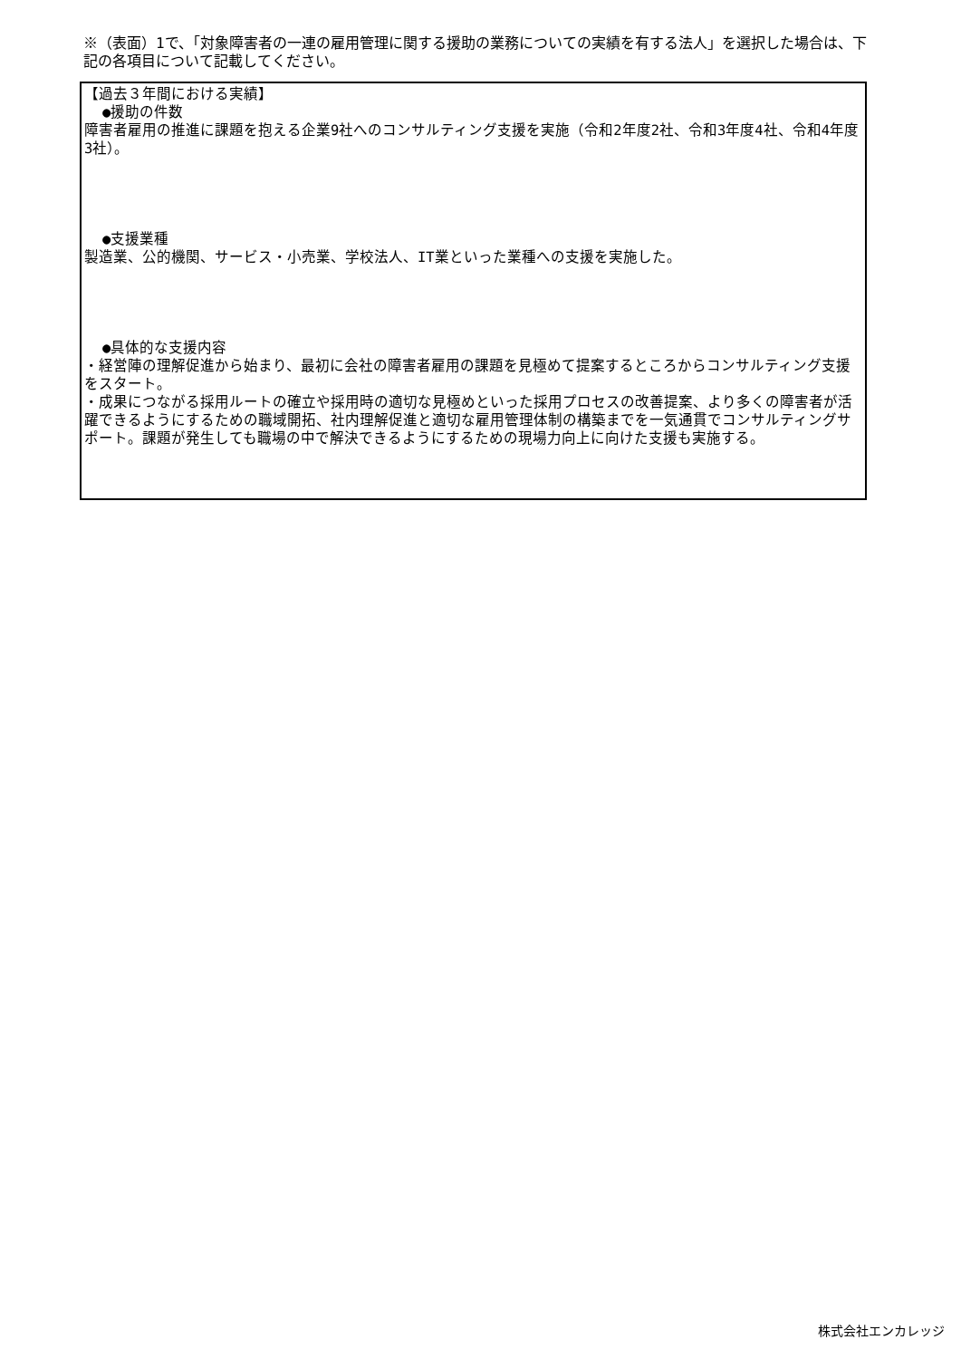※（表面）1で、「対象障害者の一連の雇用管理に関する援助の業務についての実績を有する法人」を選択した場合は、下記の各項目について記載してください。
【過去３年間における実績】
●援助の件数
障害者雇用の推進に課題を抱える企業9社へのコンサルティング支援を実施（令和2年度2社、令和3年度4社、令和4年度3社）。
●支援業種
製造業、公的機関、サービス・小売業、学校法人、IT業といった業種への支援を実施した。
●具体的な支援内容
・経営陣の理解促進から始まり、最初に会社の障害者雇用の課題を見極めて提案するところからコンサルティング支援をスタート。
・成果につながる採用ルートの確立や採用時の適切な見極めといった採用プロセスの改善提案、より多くの障害者が活躍できるようにするための職域開拓、社内理解促進と適切な雇用管理体制の構築までを一気通貫でコンサルティングサポート。課題が発生しても職場の中で解決できるようにするための現場力向上に向けた支援も実施する。
株式会社エンカレッジ